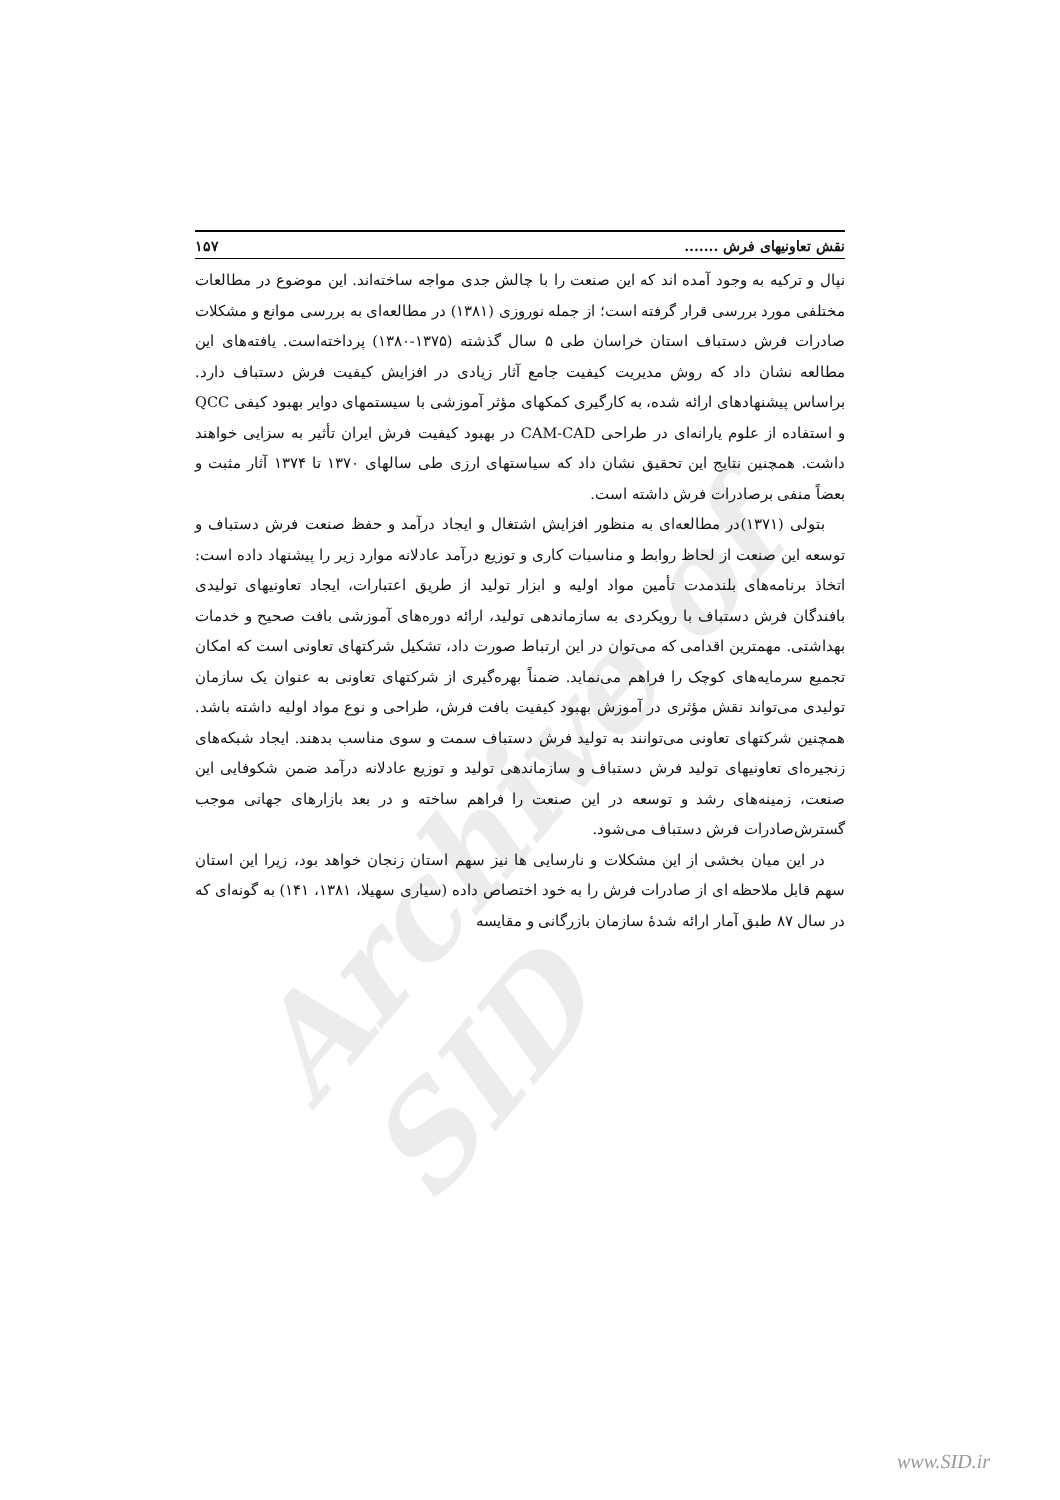Archive of SID
نقش تعاونیهای فرش ....... ۱۵۷
نپال و ترکیه به وجود آمده اند که این صنعت را با چالش جدی مواجه ساخته‌اند. این موضوع در مطالعات مختلفی مورد بررسی قرار گرفته است؛ از جمله نوروزی (۱۳۸۱) در مطالعه‌ای به بررسی موانع و مشکلات صادرات فرش دستباف استان خراسان طی ۵ سال گذشته (۱۳۷۵-۱۳۸۰) پرداخته‌است. یافته‌های این مطالعه نشان داد که روش مدیریت کیفیت جامع آثار زیادی در افزایش کیفیت فرش دستباف دارد. براساس پیشنهادهای ارائه شده، به کارگیری کمکهای مؤثر آموزشی با سیستمهای دوایر بهبود کیفی QCC و استفاده از علوم یارانه‌ای در طراحی CAM-CAD در بهبود کیفیت فرش ایران تأثیر به سزایی خواهند داشت. همچنین نتایج این تحقیق نشان داد که سیاستهای ارزی طی سالهای ۱۳۷۰ تا ۱۳۷۴ آثار مثبت و بعضاً منفی برصادرات فرش داشته است.
بتولی (۱۳۷۱)در مطالعه‌ای به منظور افزایش اشتغال و ایجاد درآمد و حفظ صنعت فرش دستباف و توسعه این صنعت از لحاظ روابط و مناسبات کاری و توزیع درآمد عادلانه موارد زیر را پیشنهاد داده است: اتخاذ برنامه‌های بلندمدت تأمین مواد اولیه و ابزار تولید از طریق اعتبارات، ایجاد تعاونیهای تولیدی بافندگان فرش دستباف با رویکردی به سازماندهی تولید، ارائه دوره‌های آموزشی بافت صحیح و خدمات بهداشتی. مهمترین اقدامی که می‌توان در این ارتباط صورت داد، تشکیل شرکتهای تعاونی است که امکان تجمیع سرمایه‌های کوچک را فراهم می‌نماید. ضمناً بهره‌گیری از شرکتهای تعاونی به عنوان یک سازمان تولیدی می‌تواند نقش مؤثری در آموزش بهبود کیفیت بافت فرش، طراحی و نوع مواد اولیه داشته باشد. همچنین شرکتهای تعاونی می‌توانند به تولید فرش دستباف سمت و سوی مناسب بدهند. ایجاد شبکه‌های زنجیره‌ای تعاونیهای تولید فرش دستباف و سازماندهی تولید و توزیع عادلانه درآمد ضمن شکوفایی این صنعت، زمینه‌های رشد و توسعه در این صنعت را فراهم ساخته و در بعد بازارهای جهانی موجب گسترش‌صادرات فرش دستباف می‌شود.
در این میان بخشی از این مشکلات و نارسایی ها نیز سهم استان زنجان خواهد بود، زیرا این استان سهم قابل ملاحظه ای از صادرات فرش را به خود اختصاص داده (سیاری سهیلا، ۱۳۸۱، ۱۴۱) به گونه‌ای که در سال ۸۷ طبق آمار ارائه شدهٔ سازمان بازرگانی و مقایسه
www.SID.ir